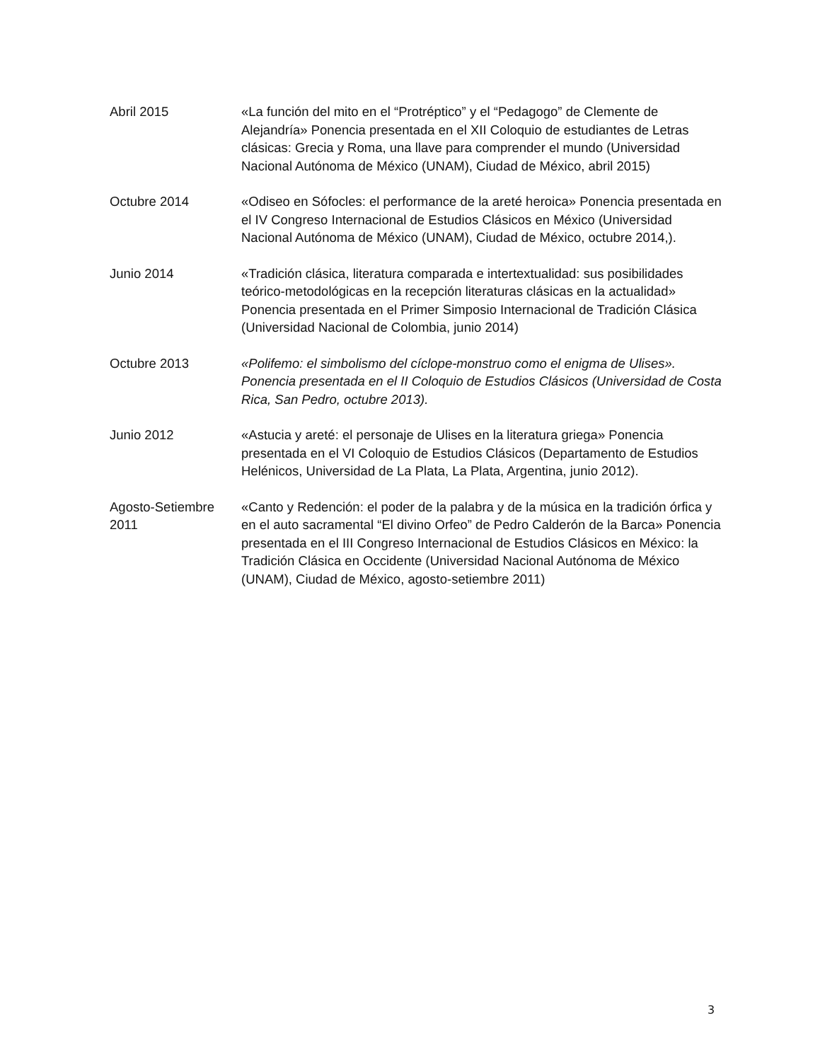Abril 2015 «La función del mito en el “Protréptico” y el “Pedagogo” de Clemente de Alejandría» Ponencia presentada en el XII Coloquio de estudiantes de Letras clásicas: Grecia y Roma, una llave para comprender el mundo (Universidad Nacional Autónoma de México (UNAM), Ciudad de México, abril 2015)
Octubre 2014 «Odiseo en Sófocles: el performance de la areté heroica» Ponencia presentada en el IV Congreso Internacional de Estudios Clásicos en México (Universidad Nacional Autónoma de México (UNAM), Ciudad de México, octubre 2014,).
Junio 2014 «Tradición clásica, literatura comparada e intertextualidad: sus posibilidades teórico-metodológicas en la recepción literaturas clásicas en la actualidad» Ponencia presentada en el Primer Simposio Internacional de Tradición Clásica (Universidad Nacional de Colombia, junio 2014)
Octubre 2013 «Polifemo: el simbolismo del cíclope-monstruo como el enigma de Ulises». Ponencia presentada en el II Coloquio de Estudios Clásicos (Universidad de Costa Rica, San Pedro, octubre 2013).
Junio 2012 «Astucia y areté: el personaje de Ulises en la literatura griega» Ponencia presentada en el VI Coloquio de Estudios Clásicos (Departamento de Estudios Helénicos, Universidad de La Plata, La Plata, Argentina, junio 2012).
Agosto-Setiembre 2011
«Canto y Redención: el poder de la palabra y de la música en la tradición órfica y en el auto sacramental “El divino Orfeo” de Pedro Calderón de la Barca» Ponencia presentada en el III Congreso Internacional de Estudios Clásicos en México: la Tradición Clásica en Occidente (Universidad Nacional Autónoma de México (UNAM), Ciudad de México, agosto-setiembre 2011)
3